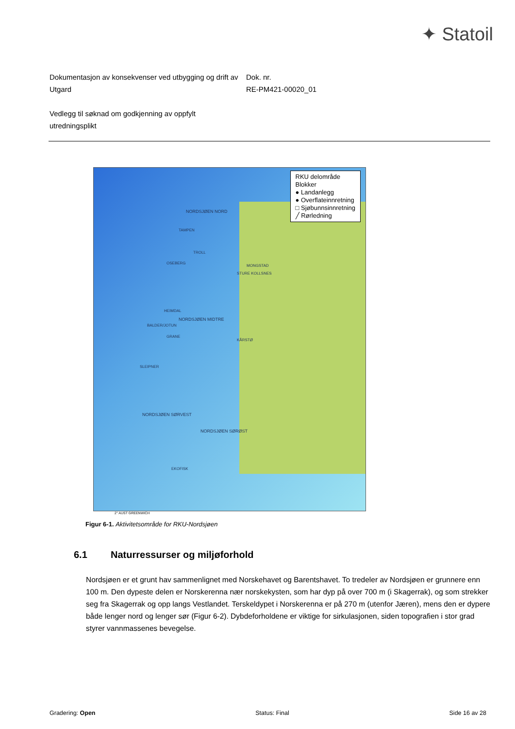✦ Statoil
Dokumentasjon av konsekvenser ved utbygging og drift av Utgard
Dok. nr.
RE-PM421-00020_01
Vedlegg til søknad om godkjenning av oppfylt utredningsplikt
RKU delområde
Blokker
● Landanlegg
● Overflateinnretning
□ Sjøbunnsinnretning
╱ Rørledning
NORDSJØEN NORD
TAMPEN
TROLL
OSEBERG
MONGSTAD
STURE KOLLSNES
HEIMDAL
NORDSJØEN MIDTRE
BALDER/JOTUN
GRANE
KÅRSTØ
SLEIPNER
NORDSJØEN SØRVEST
NORDSJØEN SØRØST
EKOFISK
2° AUST GREENWICH
Figur 6-1. Aktivitetsområde for RKU-Nordsjøen
6.1 Naturressurser og miljøforhold
Nordsjøen er et grunt hav sammenlignet med Norskehavet og Barentshavet. To tredeler av Nordsjøen er grunnere enn 100 m. Den dypeste delen er Norskerenna nær norskekysten, som har dyp på over 700 m (i Skagerrak), og som strekker seg fra Skagerrak og opp langs Vestlandet. Terskeldypet i Norskerenna er på 270 m (utenfor Jæren), mens den er dypere både lenger nord og lenger sør (Figur 6-2). Dybdeforholdene er viktige for sirkulasjonen, siden topografien i stor grad styrer vannmassenes bevegelse.
Gradering: Open Status: Final Side 16 av 28